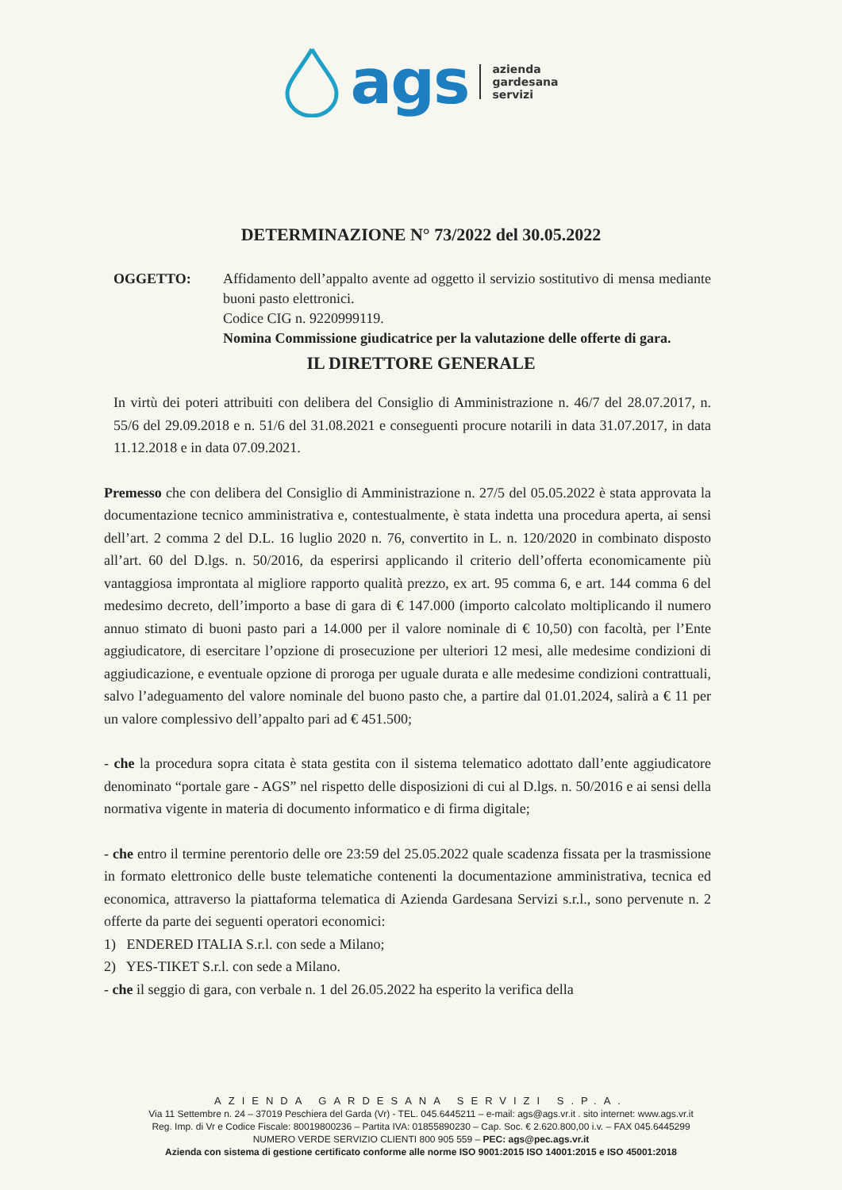ags
azienda
gardesana
servizi
DETERMINAZIONE N° 73/2022 del 30.05.2022
OGGETTO: Affidamento dell’appalto avente ad oggetto il servizio sostitutivo di mensa mediante buoni pasto elettronici.
Codice CIG n. 9220999119.
Nomina Commissione giudicatrice per la valutazione delle offerte di gara.
IL DIRETTORE GENERALE
In virtù dei poteri attribuiti con delibera del Consiglio di Amministrazione n. 46/7 del 28.07.2017, n. 55/6 del 29.09.2018 e n. 51/6 del 31.08.2021 e conseguenti procure notarili in data 31.07.2017, in data 11.12.2018 e in data 07.09.2021.
Premesso che con delibera del Consiglio di Amministrazione n. 27/5 del 05.05.2022 è stata approvata la documentazione tecnico amministrativa e, contestualmente, è stata indetta una procedura aperta, ai sensi dell’art. 2 comma 2 del D.L. 16 luglio 2020 n. 76, convertito in L. n. 120/2020 in combinato disposto all’art. 60 del D.lgs. n. 50/2016, da esperirsi applicando il criterio dell’offerta economicamente più vantaggiosa improntata al migliore rapporto qualità prezzo, ex art. 95 comma 6, e art. 144 comma 6 del medesimo decreto, dell’importo a base di gara di € 147.000 (importo calcolato moltiplicando il numero annuo stimato di buoni pasto pari a 14.000 per il valore nominale di € 10,50) con facoltà, per l’Ente aggiudicatore, di esercitare l’opzione di prosecuzione per ulteriori 12 mesi, alle medesime condizioni di aggiudicazione, e eventuale opzione di proroga per uguale durata e alle medesime condizioni contrattuali, salvo l’adeguamento del valore nominale del buono pasto che, a partire dal 01.01.2024, salirà a € 11 per un valore complessivo dell’appalto pari ad € 451.500;
- che la procedura sopra citata è stata gestita con il sistema telematico adottato dall’ente aggiudicatore denominato “portale gare - AGS” nel rispetto delle disposizioni di cui al D.lgs. n. 50/2016 e ai sensi della normativa vigente in materia di documento informatico e di firma digitale;
- che entro il termine perentorio delle ore 23:59 del 25.05.2022 quale scadenza fissata per la trasmissione in formato elettronico delle buste telematiche contenenti la documentazione amministrativa, tecnica ed economica, attraverso la piattaforma telematica di Azienda Gardesana Servizi s.r.l., sono pervenute n. 2 offerte da parte dei seguenti operatori economici:
1) ENDERED ITALIA S.r.l. con sede a Milano;
2) YES-TIKET S.r.l. con sede a Milano.
- che il seggio di gara, con verbale n. 1 del 26.05.2022 ha esperito la verifica della
AZIENDA GARDESANA SERVIZI S.P.A.
Via 11 Settembre n. 24 – 37019 Peschiera del Garda (Vr) - TEL. 045.6445211 – e-mail: ags@ags.vr.it . sito internet: www.ags.vr.it
Reg. Imp. di Vr e Codice Fiscale: 80019800236 – Partita IVA: 01855890230 – Cap. Soc. € 2.620.800,00 i.v. – FAX 045.6445299
NUMERO VERDE SERVIZIO CLIENTI 800 905 559 – PEC: ags@pec.ags.vr.it
Azienda con sistema di gestione certificato conforme alle norme ISO 9001:2015 ISO 14001:2015 e ISO 45001:2018